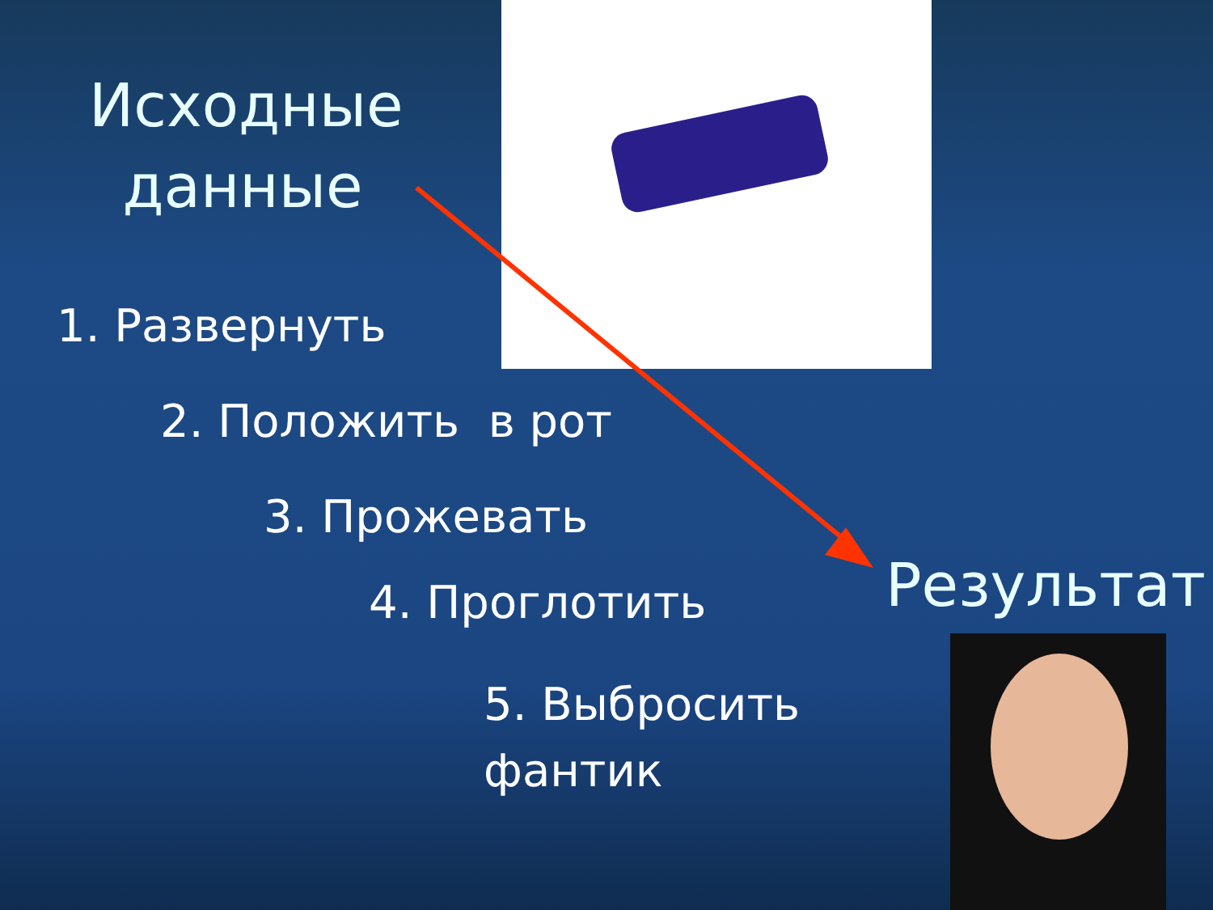Исходные данные
1. Развернуть
2. Положить в рот
3. Прожевать
4. Проглотить
5. Выбросить
фантик
Результат